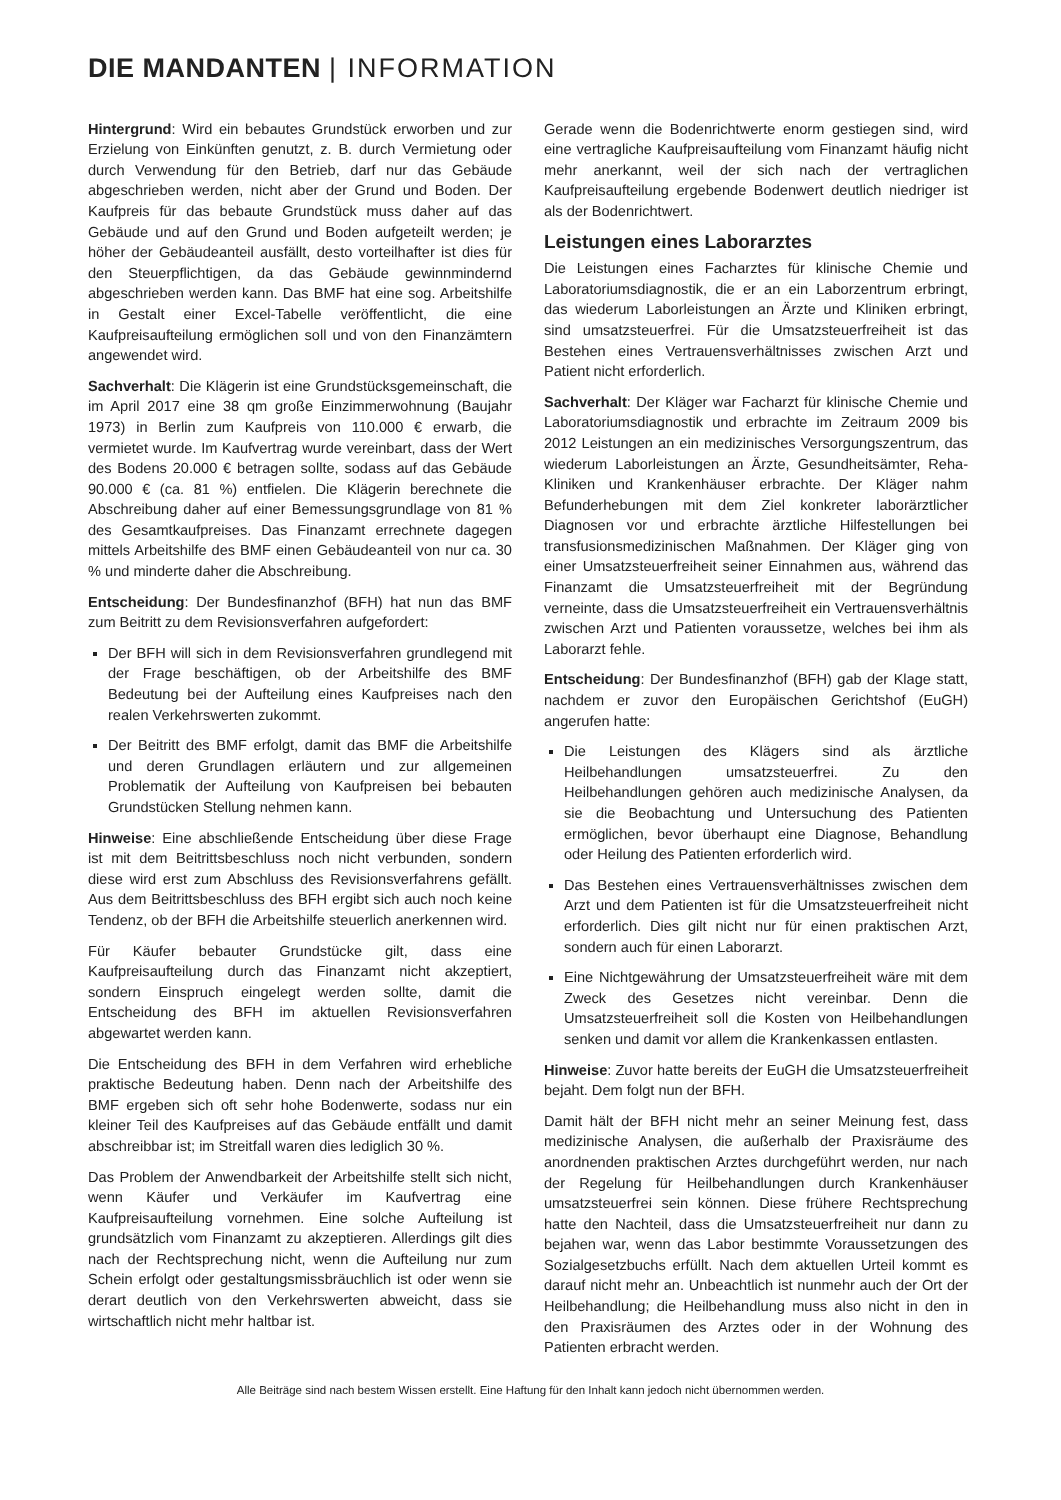DIE MANDANTEN | INFORMATION
Hintergrund: Wird ein bebautes Grundstück erworben und zur Erzielung von Einkünften genutzt, z. B. durch Vermietung oder durch Verwendung für den Betrieb, darf nur das Gebäude abgeschrieben werden, nicht aber der Grund und Boden. Der Kaufpreis für das bebaute Grundstück muss daher auf das Gebäude und auf den Grund und Boden aufgeteilt werden; je höher der Gebäudeanteil ausfällt, desto vorteilhafter ist dies für den Steuerpflichtigen, da das Gebäude gewinnmindernd abgeschrieben werden kann. Das BMF hat eine sog. Arbeitshilfe in Gestalt einer Excel-Tabelle veröffentlicht, die eine Kaufpreisaufteilung ermöglichen soll und von den Finanzämtern angewendet wird.
Sachverhalt: Die Klägerin ist eine Grundstücksgemeinschaft, die im April 2017 eine 38 qm große Einzimmerwohnung (Baujahr 1973) in Berlin zum Kaufpreis von 110.000 € erwarb, die vermietet wurde. Im Kaufvertrag wurde vereinbart, dass der Wert des Bodens 20.000 € betragen sollte, sodass auf das Gebäude 90.000 € (ca. 81 %) entfielen. Die Klägerin berechnete die Abschreibung daher auf einer Bemessungsgrundlage von 81 % des Gesamtkaufpreises. Das Finanzamt errechnete dagegen mittels Arbeitshilfe des BMF einen Gebäudeanteil von nur ca. 30 % und minderte daher die Abschreibung.
Entscheidung: Der Bundesfinanzhof (BFH) hat nun das BMF zum Beitritt zu dem Revisionsverfahren aufgefordert:
Der BFH will sich in dem Revisionsverfahren grundlegend mit der Frage beschäftigen, ob der Arbeitshilfe des BMF Bedeutung bei der Aufteilung eines Kaufpreises nach den realen Verkehrswerten zukommt.
Der Beitritt des BMF erfolgt, damit das BMF die Arbeitshilfe und deren Grundlagen erläutern und zur allgemeinen Problematik der Aufteilung von Kaufpreisen bei bebauten Grundstücken Stellung nehmen kann.
Hinweise: Eine abschließende Entscheidung über diese Frage ist mit dem Beitrittsbeschluss noch nicht verbunden, sondern diese wird erst zum Abschluss des Revisionsverfahrens gefällt. Aus dem Beitrittsbeschluss des BFH ergibt sich auch noch keine Tendenz, ob der BFH die Arbeitshilfe steuerlich anerkennen wird.
Für Käufer bebauter Grundstücke gilt, dass eine Kaufpreisaufteilung durch das Finanzamt nicht akzeptiert, sondern Einspruch eingelegt werden sollte, damit die Entscheidung des BFH im aktuellen Revisionsverfahren abgewartet werden kann.
Die Entscheidung des BFH in dem Verfahren wird erhebliche praktische Bedeutung haben. Denn nach der Arbeitshilfe des BMF ergeben sich oft sehr hohe Bodenwerte, sodass nur ein kleiner Teil des Kaufpreises auf das Gebäude entfällt und damit abschreibbar ist; im Streitfall waren dies lediglich 30 %.
Das Problem der Anwendbarkeit der Arbeitshilfe stellt sich nicht, wenn Käufer und Verkäufer im Kaufvertrag eine Kaufpreisaufteilung vornehmen. Eine solche Aufteilung ist grundsätzlich vom Finanzamt zu akzeptieren. Allerdings gilt dies nach der Rechtsprechung nicht, wenn die Aufteilung nur zum Schein erfolgt oder gestaltungsmissbräuchlich ist oder wenn sie derart deutlich von den Verkehrswerten abweicht, dass sie wirtschaftlich nicht mehr haltbar ist.
Gerade wenn die Bodenrichtwerte enorm gestiegen sind, wird eine vertragliche Kaufpreisaufteilung vom Finanzamt häufig nicht mehr anerkannt, weil der sich nach der vertraglichen Kaufpreisaufteilung ergebende Bodenwert deutlich niedriger ist als der Bodenrichtwert.
Leistungen eines Laborarztes
Die Leistungen eines Facharztes für klinische Chemie und Laboratoriumsdiagnostik, die er an ein Laborzentrum erbringt, das wiederum Laborleistungen an Ärzte und Kliniken erbringt, sind umsatzsteuerfrei. Für die Umsatzsteuerfreiheit ist das Bestehen eines Vertrauensverhältnisses zwischen Arzt und Patient nicht erforderlich.
Sachverhalt: Der Kläger war Facharzt für klinische Chemie und Laboratoriumsdiagnostik und erbrachte im Zeitraum 2009 bis 2012 Leistungen an ein medizinisches Versorgungszentrum, das wiederum Laborleistungen an Ärzte, Gesundheitsämter, Reha-Kliniken und Krankenhäuser erbrachte. Der Kläger nahm Befunderhebungen mit dem Ziel konkreter laborärztlicher Diagnosen vor und erbrachte ärztliche Hilfestellungen bei transfusionsmedizinischen Maßnahmen. Der Kläger ging von einer Umsatzsteuerfreiheit seiner Einnahmen aus, während das Finanzamt die Umsatzsteuerfreiheit mit der Begründung verneinte, dass die Umsatzsteuerfreiheit ein Vertrauensverhältnis zwischen Arzt und Patienten voraussetze, welches bei ihm als Laborarzt fehle.
Entscheidung: Der Bundesfinanzhof (BFH) gab der Klage statt, nachdem er zuvor den Europäischen Gerichtshof (EuGH) angerufen hatte:
Die Leistungen des Klägers sind als ärztliche Heilbehandlungen umsatzsteuerfrei. Zu den Heilbehandlungen gehören auch medizinische Analysen, da sie die Beobachtung und Untersuchung des Patienten ermöglichen, bevor überhaupt eine Diagnose, Behandlung oder Heilung des Patienten erforderlich wird.
Das Bestehen eines Vertrauensverhältnisses zwischen dem Arzt und dem Patienten ist für die Umsatzsteuerfreiheit nicht erforderlich. Dies gilt nicht nur für einen praktischen Arzt, sondern auch für einen Laborarzt.
Eine Nichtgewährung der Umsatzsteuerfreiheit wäre mit dem Zweck des Gesetzes nicht vereinbar. Denn die Umsatzsteuerfreiheit soll die Kosten von Heilbehandlungen senken und damit vor allem die Krankenkassen entlasten.
Hinweise: Zuvor hatte bereits der EuGH die Umsatzsteuerfreiheit bejaht. Dem folgt nun der BFH.
Damit hält der BFH nicht mehr an seiner Meinung fest, dass medizinische Analysen, die außerhalb der Praxisräume des anordnenden praktischen Arztes durchgeführt werden, nur nach der Regelung für Heilbehandlungen durch Krankenhäuser umsatzsteuerfrei sein können. Diese frühere Rechtsprechung hatte den Nachteil, dass die Umsatzsteuerfreiheit nur dann zu bejahen war, wenn das Labor bestimmte Voraussetzungen des Sozialgesetzbuchs erfüllt. Nach dem aktuellen Urteil kommt es darauf nicht mehr an. Unbeachtlich ist nunmehr auch der Ort der Heilbehandlung; die Heilbehandlung muss also nicht in den in den Praxisräumen des Arztes oder in der Wohnung des Patienten erbracht werden.
Alle Beiträge sind nach bestem Wissen erstellt. Eine Haftung für den Inhalt kann jedoch nicht übernommen werden.